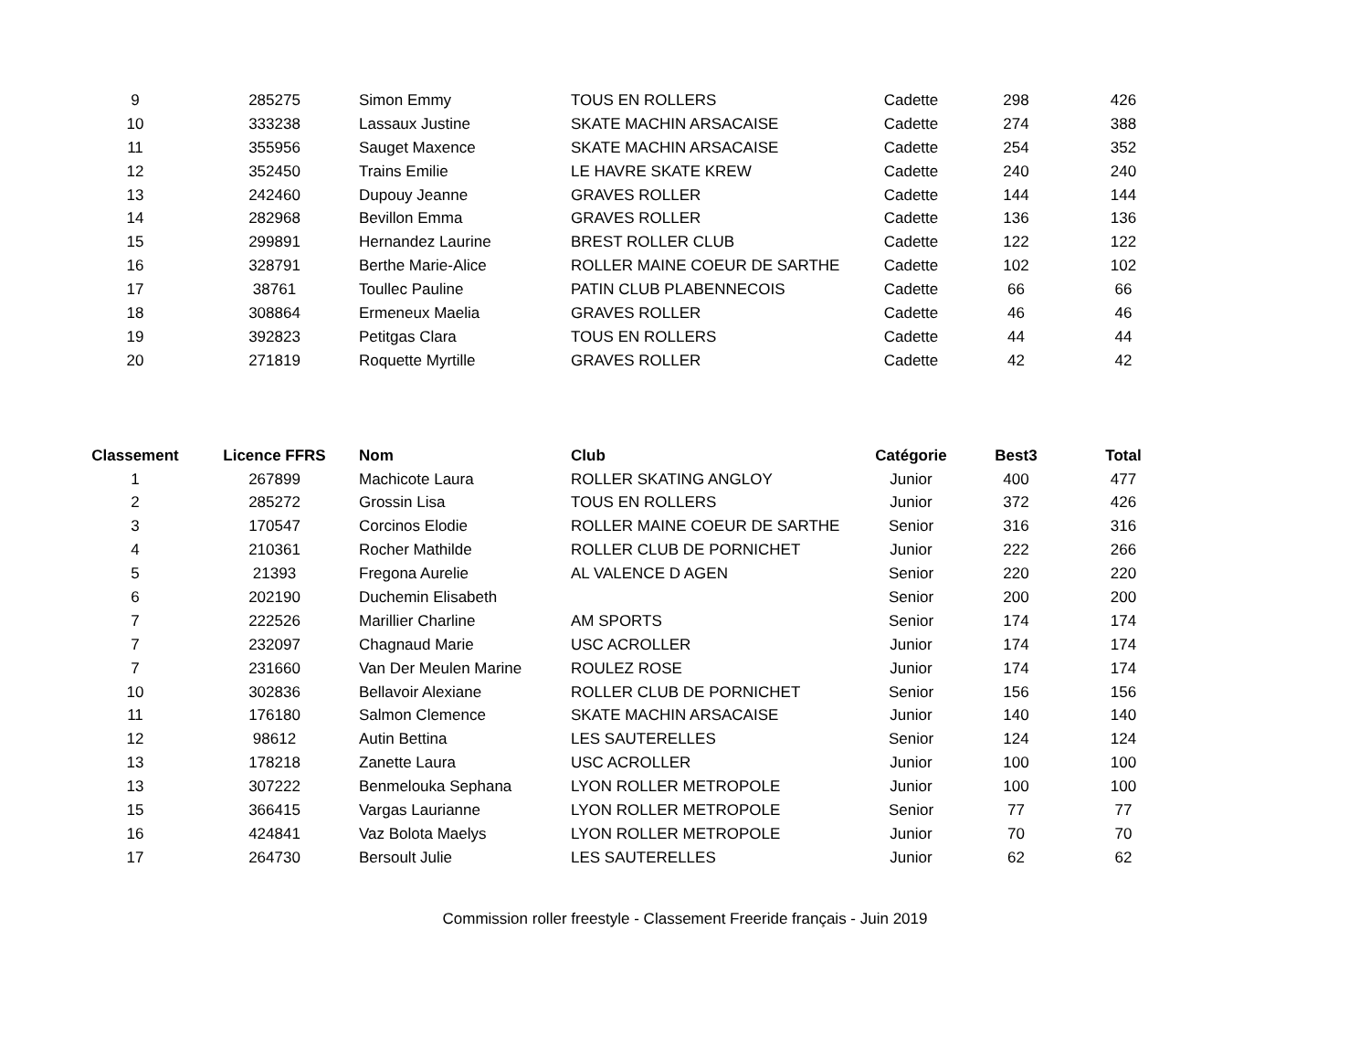| 9 | 285275 | Simon Emmy | TOUS EN ROLLERS | Cadette | 298 | 426 |
| 10 | 333238 | Lassaux Justine | SKATE MACHIN ARSACAISE | Cadette | 274 | 388 |
| 11 | 355956 | Sauget Maxence | SKATE MACHIN ARSACAISE | Cadette | 254 | 352 |
| 12 | 352450 | Trains Emilie | LE HAVRE SKATE KREW | Cadette | 240 | 240 |
| 13 | 242460 | Dupouy Jeanne | GRAVES ROLLER | Cadette | 144 | 144 |
| 14 | 282968 | Bevillon Emma | GRAVES ROLLER | Cadette | 136 | 136 |
| 15 | 299891 | Hernandez Laurine | BREST ROLLER CLUB | Cadette | 122 | 122 |
| 16 | 328791 | Berthe Marie-Alice | ROLLER MAINE COEUR DE SARTHE | Cadette | 102 | 102 |
| 17 | 38761 | Toullec Pauline | PATIN CLUB PLABENNECOIS | Cadette | 66 | 66 |
| 18 | 308864 | Ermeneux Maelia | GRAVES ROLLER | Cadette | 46 | 46 |
| 19 | 392823 | Petitgas Clara | TOUS EN ROLLERS | Cadette | 44 | 44 |
| 20 | 271819 | Roquette Myrtille | GRAVES ROLLER | Cadette | 42 | 42 |
| Classement | Licence FFRS | Nom | Club | Catégorie | Best3 | Total |
| --- | --- | --- | --- | --- | --- | --- |
| 1 | 267899 | Machicote Laura | ROLLER SKATING ANGLOY | Junior | 400 | 477 |
| 2 | 285272 | Grossin Lisa | TOUS EN ROLLERS | Junior | 372 | 426 |
| 3 | 170547 | Corcinos Elodie | ROLLER MAINE COEUR DE SARTHE | Senior | 316 | 316 |
| 4 | 210361 | Rocher Mathilde | ROLLER CLUB DE PORNICHET | Junior | 222 | 266 |
| 5 | 21393 | Fregona Aurelie | AL VALENCE D AGEN | Senior | 220 | 220 |
| 6 | 202190 | Duchemin Elisabeth | | Senior | 200 | 200 |
| 7 | 222526 | Marillier Charline | AM SPORTS | Senior | 174 | 174 |
| 7 | 232097 | Chagnaud Marie | USC ACROLLER | Junior | 174 | 174 |
| 7 | 231660 | Van Der Meulen Marine | ROULEZ ROSE | Junior | 174 | 174 |
| 10 | 302836 | Bellavoir Alexiane | ROLLER CLUB DE PORNICHET | Senior | 156 | 156 |
| 11 | 176180 | Salmon Clemence | SKATE MACHIN ARSACAISE | Junior | 140 | 140 |
| 12 | 98612 | Autin Bettina | LES SAUTERELLES | Senior | 124 | 124 |
| 13 | 178218 | Zanette Laura | USC ACROLLER | Junior | 100 | 100 |
| 13 | 307222 | Benmelouka Sephana | LYON ROLLER METROPOLE | Junior | 100 | 100 |
| 15 | 366415 | Vargas Laurianne | LYON ROLLER METROPOLE | Senior | 77 | 77 |
| 16 | 424841 | Vaz Bolota Maelys | LYON ROLLER METROPOLE | Junior | 70 | 70 |
| 17 | 264730 | Bersoult Julie | LES SAUTERELLES | Junior | 62 | 62 |
Commission roller freestyle - Classement Freeride français - Juin 2019